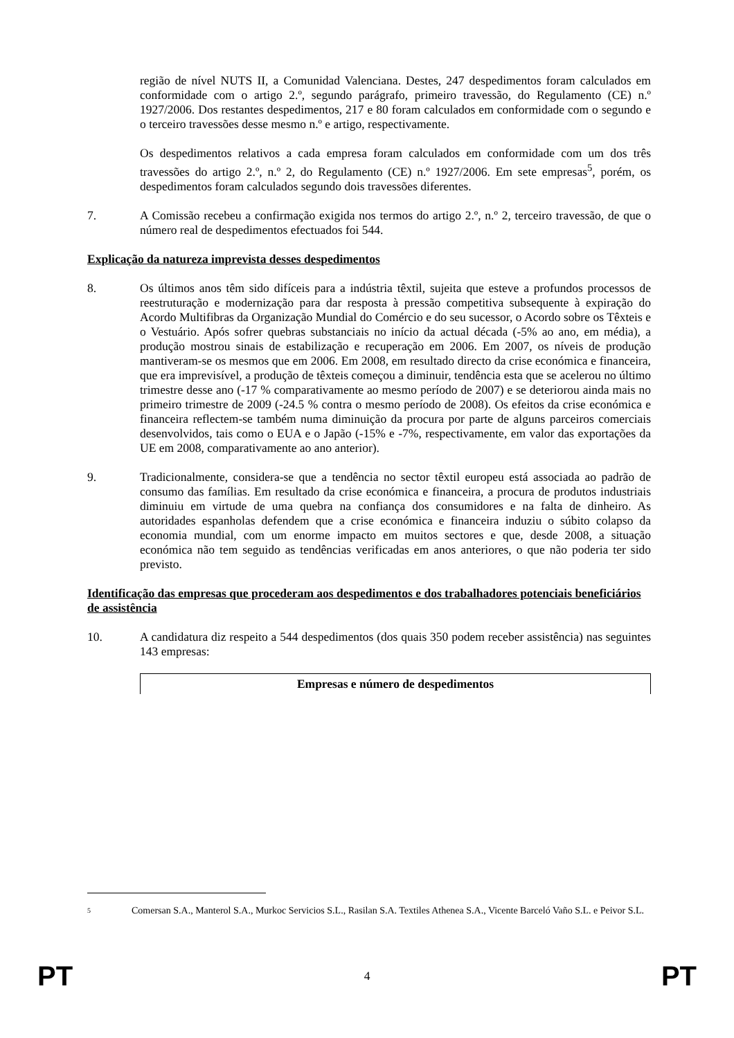região de nível NUTS II, a Comunidad Valenciana. Destes, 247 despedimentos foram calculados em conformidade com o artigo 2.º, segundo parágrafo, primeiro travessão, do Regulamento (CE) n.º 1927/2006. Dos restantes despedimentos, 217 e 80 foram calculados em conformidade com o segundo e o terceiro travessões desse mesmo n.º e artigo, respectivamente.
Os despedimentos relativos a cada empresa foram calculados em conformidade com um dos três travessões do artigo 2.º, n.º 2, do Regulamento (CE) n.º 1927/2006. Em sete empresas<sup>5</sup>, porém, os despedimentos foram calculados segundo dois travessões diferentes.
7. A Comissão recebeu a confirmação exigida nos termos do artigo 2.º, n.º 2, terceiro travessão, de que o número real de despedimentos efectuados foi 544.
Explicação da natureza imprevista desses despedimentos
8. Os últimos anos têm sido difíceis para a indústria têxtil, sujeita que esteve a profundos processos de reestruturação e modernização para dar resposta à pressão competitiva subsequente à expiração do Acordo Multifibras da Organização Mundial do Comércio e do seu sucessor, o Acordo sobre os Têxteis e o Vestuário. Após sofrer quebras substanciais no início da actual década (-5% ao ano, em média), a produção mostrou sinais de estabilização e recuperação em 2006. Em 2007, os níveis de produção mantiveram-se os mesmos que em 2006. Em 2008, em resultado directo da crise económica e financeira, que era imprevisível, a produção de têxteis começou a diminuir, tendência esta que se acelerou no último trimestre desse ano (-17 % comparativamente ao mesmo período de 2007) e se deteriorou ainda mais no primeiro trimestre de 2009 (-24.5 % contra o mesmo período de 2008). Os efeitos da crise económica e financeira reflectem-se também numa diminuição da procura por parte de alguns parceiros comerciais desenvolvidos, tais como o EUA e o Japão (-15% e -7%, respectivamente, em valor das exportações da UE em 2008, comparativamente ao ano anterior).
9. Tradicionalmente, considera-se que a tendência no sector têxtil europeu está associada ao padrão de consumo das famílias. Em resultado da crise económica e financeira, a procura de produtos industriais diminuiu em virtude de uma quebra na confiança dos consumidores e na falta de dinheiro. As autoridades espanholas defendem que a crise económica e financeira induziu o súbito colapso da economia mundial, com um enorme impacto em muitos sectores e que, desde 2008, a situação económica não tem seguido as tendências verificadas em anos anteriores, o que não poderia ter sido previsto.
Identificação das empresas que procederam aos despedimentos e dos trabalhadores potenciais beneficiários de assistência
10. A candidatura diz respeito a 544 despedimentos (dos quais 350 podem receber assistência) nas seguintes 143 empresas:
| Empresas e número de despedimentos |
| --- |
5 Comersan S.A., Manterol S.A., Murkoc Servicios S.L., Rasilan S.A. Textiles Athenea S.A., Vicente Barceló Vaño S.L. e Peivor S.L.
PT 4 PT